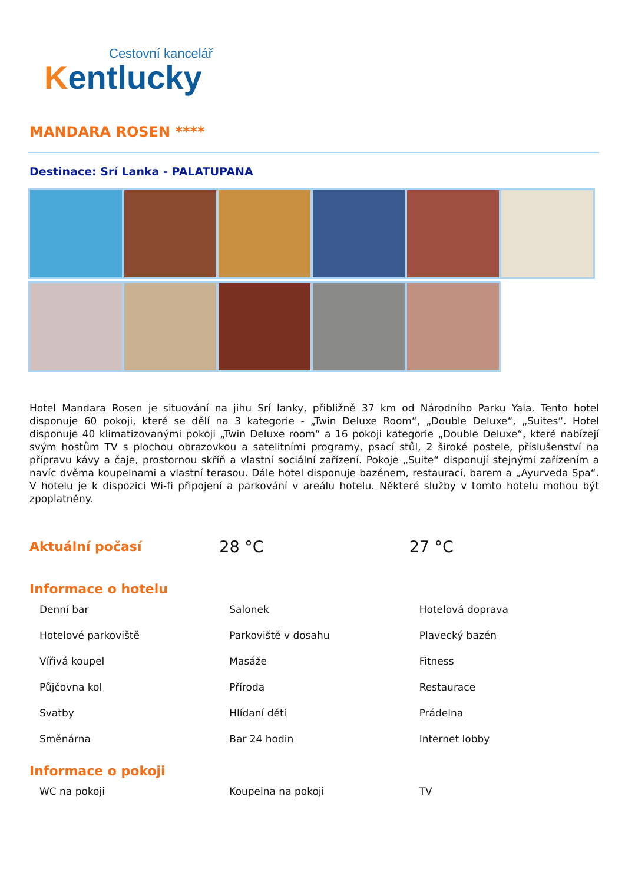Cestovní kancelář
Kentlucky
MANDARA ROSEN ****
Destinace: Srí Lanka - PALATUPANA
Hotel Mandara Rosen je situování na jihu Srí lanky, přibližně 37 km od Národního Parku Yala. Tento hotel disponuje 60 pokoji, které se dělí na 3 kategorie - „Twin Deluxe Room“, „Double Deluxe“, „Suites“. Hotel disponuje 40 klimatizovanými pokoji „Twin Deluxe room“ a 16 pokoji kategorie „Double Deluxe“, které nabízejí svým hostům TV s plochou obrazovkou a satelitními programy, psací stůl, 2 široké postele, příslušenství na přípravu kávy a čaje, prostornou skříň a vlastní sociální zařízení. Pokoje „Suite“ disponují stejnými zařízením a navíc dvěma koupelnami a vlastní terasou. Dále hotel disponuje bazénem, restaurací, barem a „Ayurveda Spa“. V hotelu je k dispozici Wi-fi připojení a parkování v areálu hotelu. Některé služby v tomto hotelu mohou být zpoplatněny.
| Aktuální počasí | 28 °C | 27 °C |
Informace o hotelu
| Denní bar | Salonek | Hotelová doprava |
| Hotelové parkoviště | Parkoviště v dosahu | Plavecký bazén |
| Vířivá koupel | Masáže | Fitness |
| Půjčovna kol | Příroda | Restaurace |
| Svatby | Hlídaní dětí | Prádelna |
| Směnárna | Bar 24 hodin | Internet lobby |
Informace o pokoji
| WC na pokoji | Koupelna na pokoji | TV |